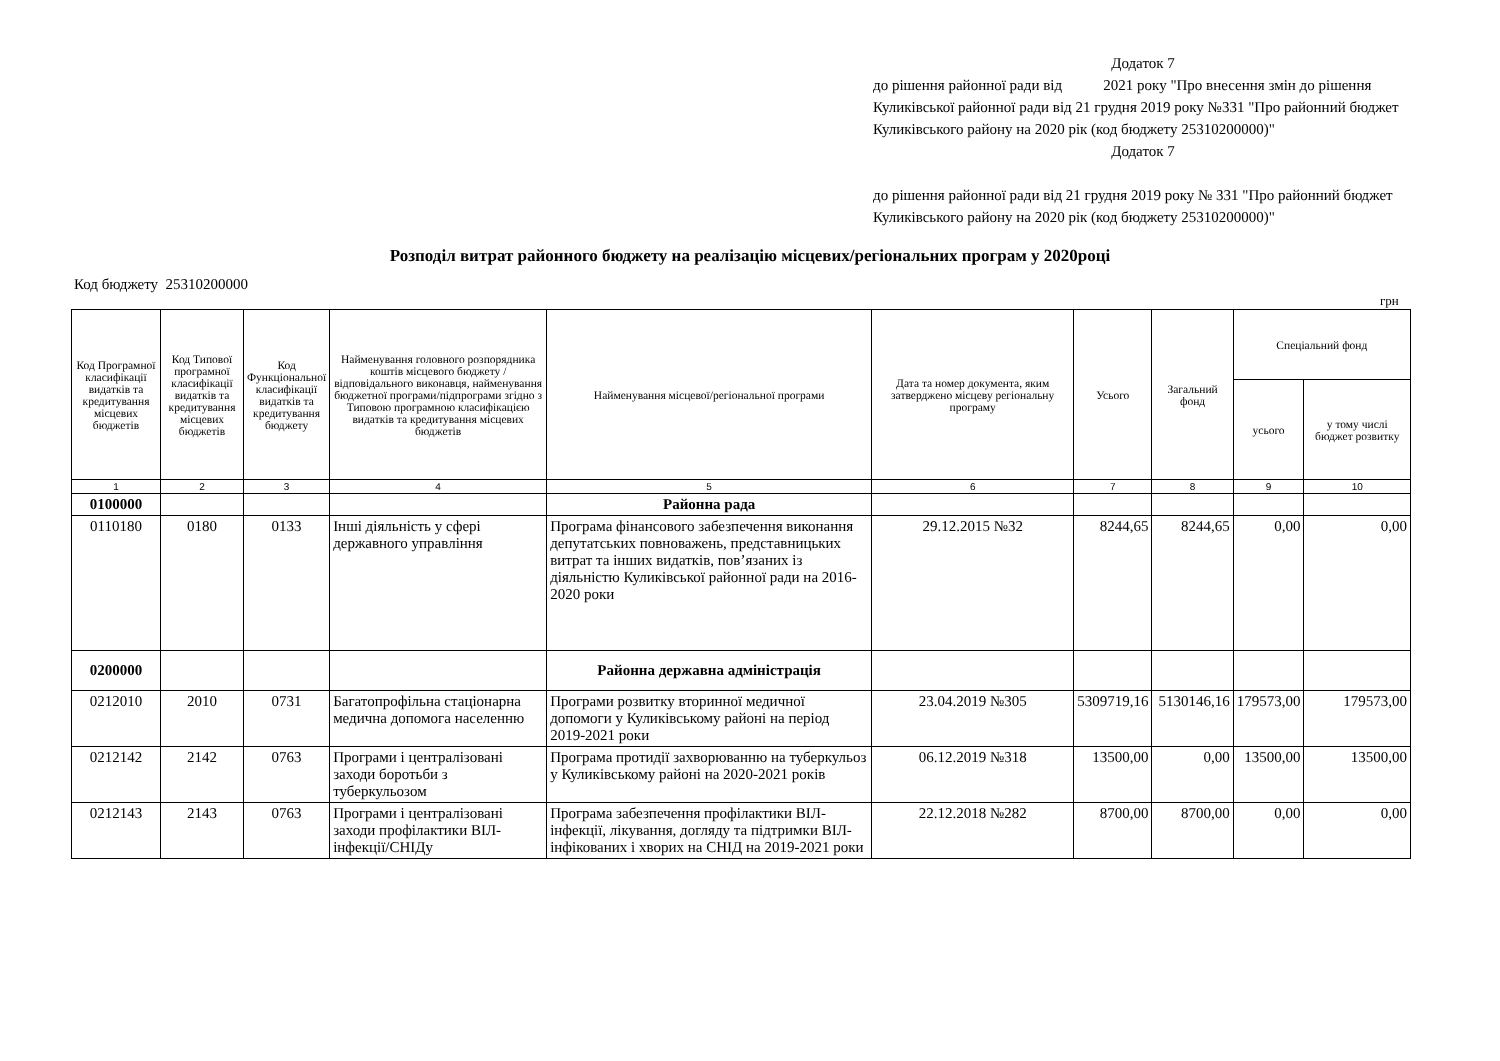Додаток 7
до рішення районної ради від 2021 року "Про внесення змін до рішення Куликівської районної ради від 21 грудня 2019 року №331 "Про районний бюджет Куликівського району на 2020 рік (код бюджету 25310200000)"
Додаток 7
до рішення районної ради від 21 грудня 2019 року № 331 "Про районний бюджет Куликівського району на 2020 рік (код бюджету 25310200000)"
Розподіл витрат районного бюджету на реалізацію місцевих/регіональних програм у 2020році
Код бюджету 25310200000
грн
| Код Програмної класифікації видатків та кредитування місцевих бюджетів | Код Типової програмної класифікації видатків та кредитування місцевих бюджетів | Код Функціональної класифікації видатків та кредитування бюджету | Найменування головного розпорядника коштів місцевого бюджету / відповідального виконавця, найменування бюджетної програми/підпрограми згідно з Типовою програмною класифікацією видатків та кредитування місцевих бюджетів | Найменування місцевої/регіональної програми | Дата та номер документа, яким затверджено місцеву регіональну програму | Усього | Загальний фонд | Спеціальний фонд | |
| --- | --- | --- | --- | --- | --- | --- | --- | --- | --- |
| | | | | | | | | усього | у тому числі бюджет розвитку |
| 1 | 2 | 3 | 4 | 5 | 6 | 7 | 8 | 9 | 10 |
| 0100000 | | | | Районна рада | | | | | |
| 0110180 | 0180 | 0133 | Інші діяльність у сфері державного управління | Програма фінансового забезпечення виконання депутатських повноважень, представницьких витрат та інших видатків, пов’язаних із діяльністю Куликівської районної ради на 2016- 2020 роки | 29.12.2015 №32 | 8244,65 | 8244,65 | 0,00 | 0,00 |
| 0200000 | | | | Районна державна адміністрація | | | | | |
| 0212010 | 2010 | 0731 | Багатопрофільна стаціонарна медична допомога населенню | Програми розвитку вторинної медичної допомоги у Куликівському районі на період 2019-2021 роки | 23.04.2019 №305 | 5309719,16 | 5130146,16 | 179573,00 | 179573,00 |
| 0212142 | 2142 | 0763 | Програми і централізовані заходи боротьби з туберкульозом | Програма протидії захворюванню на туберкульоз у Куликівському районі на 2020-2021 років | 06.12.2019 №318 | 13500,00 | 0,00 | 13500,00 | 13500,00 |
| 0212143 | 2143 | 0763 | Програми і централізовані заходи профілактики ВІЛ-інфекції/СНІДу | Програма забезпечення профілактики ВІЛ-інфекції, лікування, догляду та підтримки ВІЛ-інфікованих і хворих на СНІД на 2019-2021 роки | 22.12.2018 №282 | 8700,00 | 8700,00 | 0,00 | 0,00 |